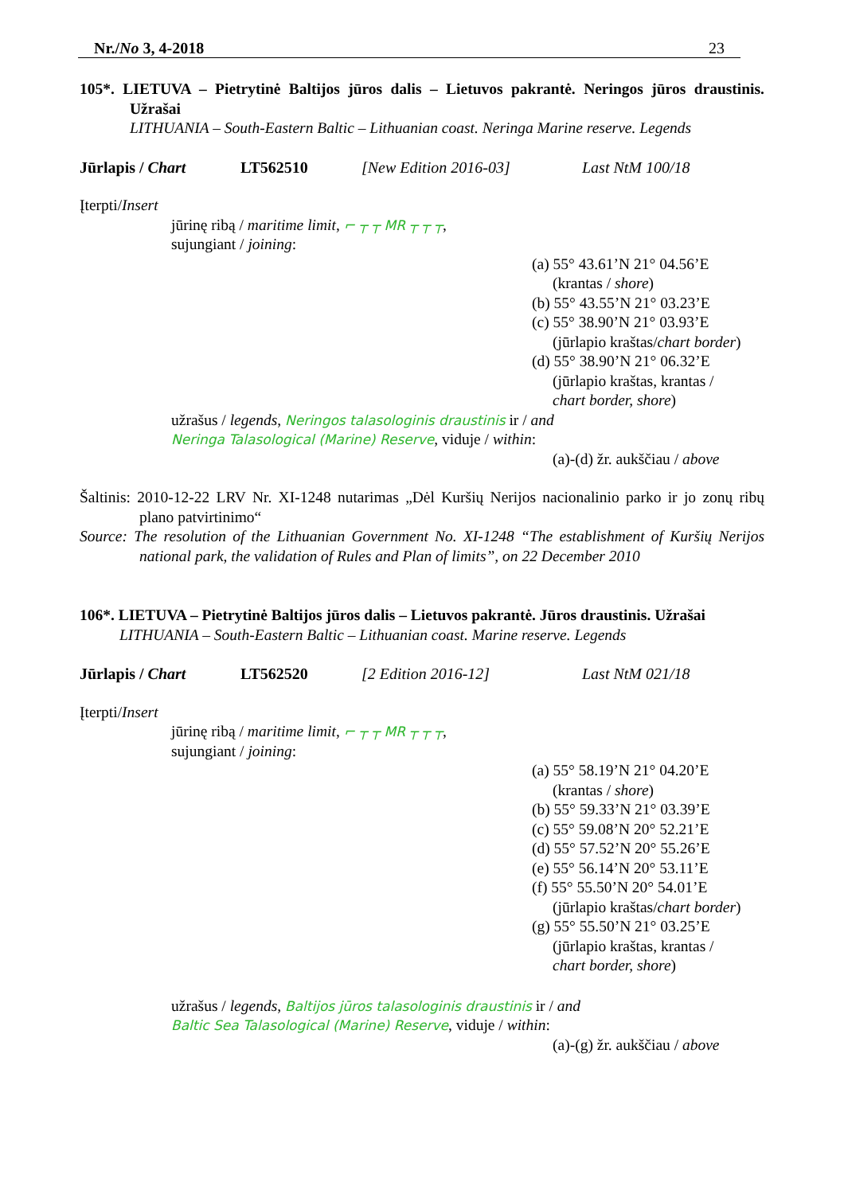Nr./No 3, 4-2018 23
105*. LIETUVA – Pietrytinė Baltijos jūros dalis – Lietuvos pakrantė. Neringos jūros draustinis. Užrašai
LITHUANIA – South-Eastern Baltic – Lithuanian coast. Neringa Marine reserve. Legends
Jūrlapis / Chart LT562510 [New Edition 2016-03] Last NtM 100/18
Įterpti/Insert
jūrinę ribą / maritime limit, ⌐ ┬ ┬ MR ┬ ┬ ┬,
sujungiant / joining:
(a) 55° 43.61’N 21° 04.56’E
(krantas / shore)
(b) 55° 43.55’N 21° 03.23’E
(c) 55° 38.90’N 21° 03.93’E
(jūrlapio kraštas/chart border)
(d) 55° 38.90’N 21° 06.32’E
(jūrlapio kraštas, krantas /
chart border, shore)
užrašus / legends, Neringos talasologinis draustinis ir / and
Neringa Talasological (Marine) Reserve, viduje / within:
(a)-(d) žr. aukščiau / above
Šaltinis: 2010-12-22 LRV Nr. XI-1248 nutarimas „Dėl Kuršių Nerijos nacionalinio parko ir jo zonų ribų plano patvirtinimo“
Source: The resolution of the Lithuanian Government No. XI-1248 “The establishment of Kuršių Nerijos national park, the validation of Rules and Plan of limits”, on 22 December 2010
106*. LIETUVA – Pietrytinė Baltijos jūros dalis – Lietuvos pakrantė. Jūros draustinis. Užrašai
LITHUANIA – South-Eastern Baltic – Lithuanian coast. Marine reserve. Legends
Jūrlapis / Chart LT562520 [2 Edition 2016-12] Last NtM 021/18
Įterpti/Insert
jūrinę ribą / maritime limit, ⌐ ┬ ┬ MR ┬ ┬ ┬,
sujungiant / joining:
(a) 55° 58.19’N 21° 04.20’E
(krantas / shore)
(b) 55° 59.33’N 21° 03.39’E
(c) 55° 59.08’N 20° 52.21’E
(d) 55° 57.52’N 20° 55.26’E
(e) 55° 56.14’N 20° 53.11’E
(f) 55° 55.50’N 20° 54.01’E
(jūrlapio kraštas/chart border)
(g) 55° 55.50’N 21° 03.25’E
(jūrlapio kraštas, krantas /
chart border, shore)
užrašus / legends, Baltijos jūros talasologinis draustinis ir / and
Baltic Sea Talasological (Marine) Reserve, viduje / within:
(a)-(g) žr. aukščiau / above